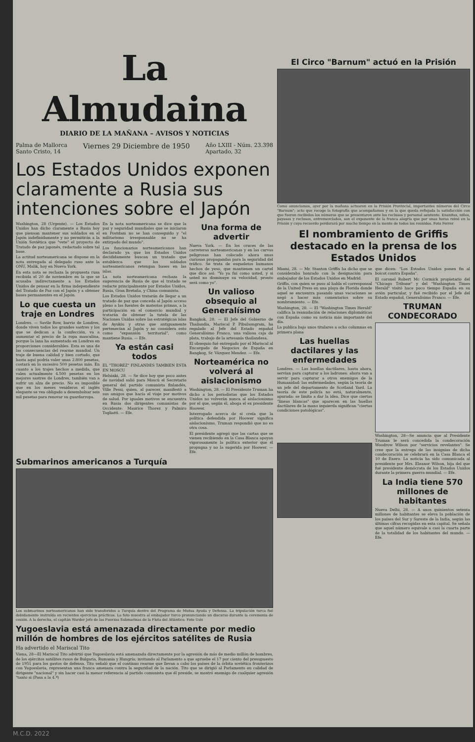La Almudaina
DIARIO DE LA MAÑANA – AVISOS Y NOTICIAS
Palma de Mallorca
Santo Cristo, 14 Viernes 29 Diciembre de 1950 Año LXIII - Núm. 23.398
Apartado, 32
Los Estados Unidos exponen claramente a Rusia sus intenciones sobre el Japón
Washington, 28 (Urgente). — Los Estados Unidos han dicho claramente a Rusia hoy que piensan mantener sus soldados en el Japón indefinidamente y no permitirán a la Unión Soviética que "vete" el proyecto de Tratado de paz japonés, redactado sobre tal base.
La actitud norteamericana se dispone en la nota entregada al delegado ruso ante la ONU, Malik, hoy en Nueva York.
En esta nota se rechaza la propuesta rusa recibida el 20 de noviembre en la que se acusaba indirectamente a los Estados Unidos de pensar en la firma independiente del Tratado de Paz con el Japón y a obtener bases permanentes en el Japón.
Lo que cuesta un traje en Londres
Londres. — Savile Row, barrio de Londres, donde viven todos los grandes sastres y los que se dedican a la confección, va a aumentar el precio de la ropa masculina, porque la lana ha aumentado en Londres en proporciones considerables. Esta es una de las consecuencias del rearme mundial. Un traje de buena calidad y bien cortado, que hasta aquí podría valer unas 2.800 pesetas, costará en lo sucesivo 500 pesetas más. En cuanto a los trajes hechos a medida, que valen actualmente 4.500 pesetas en los mejores sastres de Londres, también van a sufrir un alza de precio. No es imposible que en los meses venideros el inglés elegante se vea obligado a desembolsar seis mil pesetas para renovar su guardarropa.
En la nota norteamericana se dice que la paz y seguridad mundiales que se iniciaron en Postdam no se han conseguido y "el militarismo irresponsable no se ha extirpado del mundo".
Los funcionarios norteamericanos han declarado ya que los Estados Unidos decididamente buscan un tratado que establezca que los soldados norteamericanos retengan bases en las islas.
La nota norteamericana rechaza la sugerencia de Rusia de que el tratado se redacte principalmente por Estados Unidos, Rusia, Gran Bretaña, y China comunista.
Los Estados Unidos tratarán de llegar a un tratado de paz que conceda al Japón acceso pleno a las fuentes de materias primas, a la participación en el comercio mundial y tratarán de obtener la tutela de las Naciones Unidas sobre las estratégicas islas de Ayukiu y otras que antiguamente pertenecían al Japón y no considera esto como "expansión territorial", como mantiene Rusia. — Efe.
Ya están casi todos
EL "THOREZ" FINLANDES TAMBIEN ESTA EN MOSCU
Helsinki, 28. — Se dice hoy que poco antes de navidad salió para Moscú el Secretario general del partido comunista finlandés, Ville Pessi, quien, al parecer, manifestó a sus amigos que hacía el viaje por motivos de salud. Por iguales motivos se encuentra en Rusia dos dirigentes comunistas de Occidente: Maurice Thorez y Palmiro Togliatti. — Efe.
Una forma de advertir
Nueva York. — En los cruces de las carreteras norteamericanas y en las curvas peligrosas han colocado ahora unas curiosas propagandas para la seguridad del tráfico. Se trata de esqueletos humanos hechos de yeso, que mantienen un cartel que dice así: "Yo ya fui como usted, y si usted no disminuye su velocidad, pronto será como yo".
Un valioso obsequio al Generalísimo
Bangkok, 28. — El Jefe del Gobierno de Thailandia, Mariscal P. Pibulsongram, ha regalado al Jefe del Estado español Generalísimo Franco, una valiosa caja de plata, trabajo de la artesanía thailandesa.
El obsequio fué entregado por el Mariscal al Encargado de Negocios de España en Bangkog, Sr. Vázquez Mendez. — Efe.
Norteamérica no volverá al aislacionismo
Washington, 28. — El Presidente Truman ha dicho a los periodistas que los Estados Unidos no volverán nunca al aislacionismo por el que, según él, aboga el ex presidente Hoower.
Interrogado acerca de si creía que la política defendida por Hoower significa aislacionismo, Truman respondió que no es otra cosa.
El presidente agregó que las cartas que se vienen recibiendo en la Casa Blanca apoyan vigorosamente la política exterior que él propugna y no la sugerida por Hoower. — Efe.
Submarinos americanos a Turquía
Los submarinos norteamericanos han sido transferidos a Turquía dentro del Programa de Mutua Ayuda y Defensa. La tripulación turca fué debidamente instruída en recientes ejercicios prácticos. La foto muestra al embajador turco pronunciando un discurso durante la ceremonia de cesión. A la derecha, el capitán Warder Jefe de las Fuerzas Submarinas de la Flota del Atlántico. Foto Usis
Yugoeslavia está amenazada directamente por medio millón de hombres de los ejércitos satélites de Rusia
Ha advertido el Mariscal Tito
Viena, 28—El Mariscal Tito advirtió que Yugoeslavia está amenazada directamente por la agresión de más de medio millón de hombres, de los ejércitos satélites rusos de Bulgaria, Rumania y Hungría; invitando al Parlamento a que apruebe el 17 por ciento del presupuesto de 1951 para los gastos de defensa. Tito señaló que el continuo rearme que llevan a cabo los países de la órbita soviética fronterizos con Yugoeslavia, representan una franca amenaza contra la seguridad de la nación. Tito que se dirigió al Parlamento en calidad de dirigente "nacional" y sin hacer casi la menor referencia al partido comunista que él preside, se mostró enemigo de cualquier agresión "tanto si (Pasa a la 4.ª)
El Circo "Barnum" actuó en la Prisión
Como anunciamos, ayer por la mañana actuaron en la Prisión Provincial, importantes números del Circo "Barnum"; acto que recoge la fotografía que acompañamos y en la que queda reflejada la satisfacción con que fueron recibidos los números que se presentaron ante los reclusos y personal asistente. Enanitos, niños, payasos y reclusos, entremezclados, son el exponente de la franca alegría que por unas horas reinó en la Prisión y cuyo recuerdo perdurará por mucho tiempo en la mente de todos los reunidos. Foto Ferrer
El nombramiento de Griffis destacado en la prensa de los Estados Unidos
Miami, 28. — Mr. Stanton Griffis ha dicho que se consideraba honrado con la designación para embajador de los Estados Unidos en Madrid.
Griffis, con quien se puso al habla el corresponsal de la United Press en una playa de Florida donde aquel se encuentra pasando unas vacaciones se negó a hacer más comentarios sobre su nombramiento. — Efe.
Washington, 28. — El "Washington Times Herald" califica la reanudación de relaciones diplomáticas con España como su noticia más importante del día.
La publica bajo unos titulares a ocho columnas en primera plana
Las huellas dactilares y las enfermedades
Londres. — Las huellas dactilares, hasta ahora, servían para capturar a los ladrones: ahora van a servir para capturar a otros enemigos de la Humanidad: las enfermedades, según la teoría de un jefe del departamento de Scotland Yard. La teoría de este policía no está, naturalmente, apurada: se limita a dar la idea. Dice que ciertas "líneas blancas" que aparecen en las huellas dactilares de la mano izquierda significan "ciertas condiciones patológicas".
que dicen: "Los Estados Unidos ponen fin al boicot contra España".
El coronel Robert Mc Cormick propietario del "Chicago Tribune" y del "Washington Times Herald" visitó hace poco tiempo España en su avión particular, y fué recibido por el Jefe del Estado español, Generalísimo Franco. — Efe.
TRUMAN CONDECORADO
Washington, 28—Se anuncia que al Presidente Truman le será concedida la condecoración Woodrow Wilson por "servicios revelantes". Se cree que la entrega de las insignias de dicha condecoración se celebrará en la Casa Blanca el 10 de Enero. La noticia ha sido comunicada al presidente por Mrs. Eleanor Wilson, hija del que fué presidente demócrata de los Estados Unidos durante la primera guerra mundial. — Efe.
La India tiene 570 millones de habitantes
Nueva Delhi, 28. — A unos quinientos setenta millones de habitantes se eleva la población de los países del Sur y Sureste de la India, según las últimas cifras recogidas en esta capital. Se señala que aquel número equivale a casi la cuarta parte de la totalidad de los habitantes del mundo. — Efe.
M.C.D. 2022